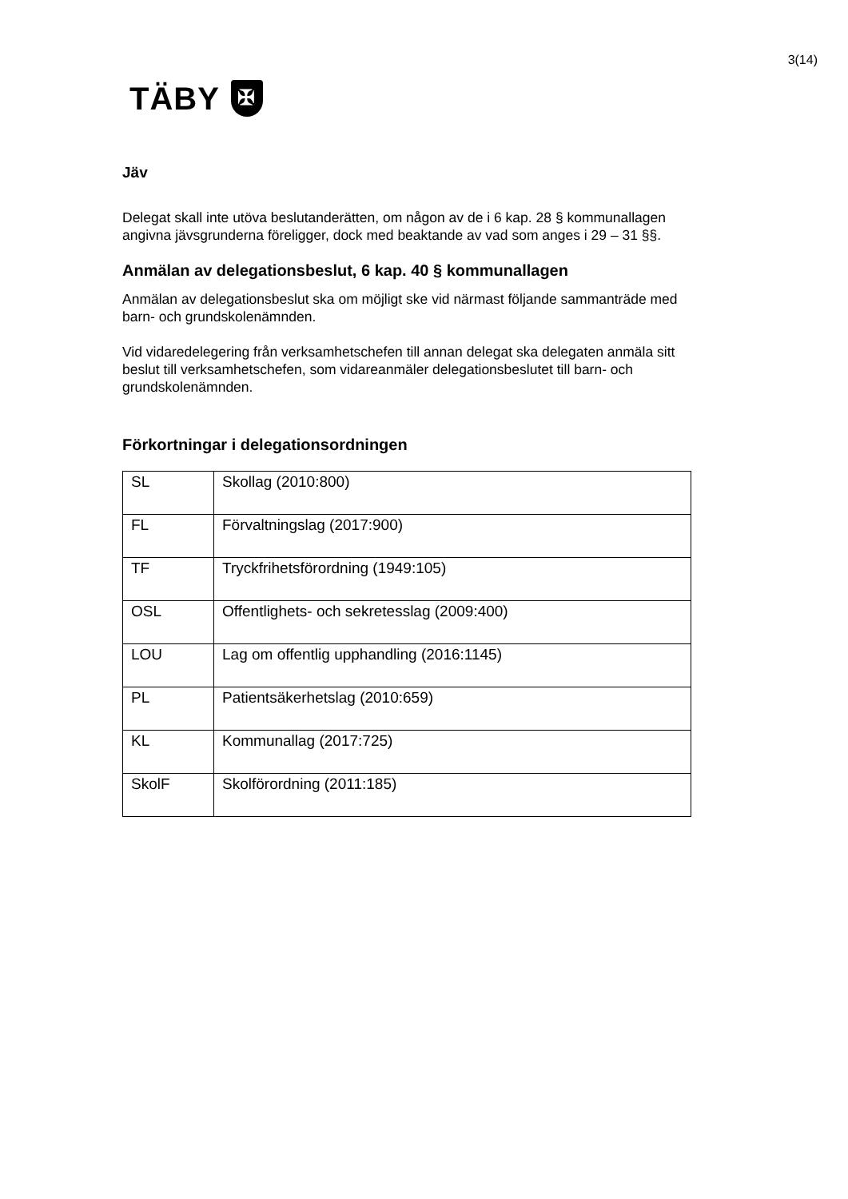3(14)
TÄBY
✠
Jäv
Delegat skall inte utöva beslutanderätten, om någon av de i 6 kap. 28 § kommunallagen angivna jävsgrunderna föreligger, dock med beaktande av vad som anges i 29 – 31 §§.
Anmälan av delegationsbeslut, 6 kap. 40 § kommunallagen
Anmälan av delegationsbeslut ska om möjligt ske vid närmast följande sammanträde med barn- och grundskolenämnden.
Vid vidaredelegering från verksamhetschefen till annan delegat ska delegaten anmäla sitt beslut till verksamhetschefen, som vidareanmäler delegationsbeslutet till barn- och grundskolenämnden.
Förkortningar i delegationsordningen
| SL | Skollag (2010:800) |
| FL | Förvaltningslag (2017:900) |
| TF | Tryckfrihetsförordning (1949:105) |
| OSL | Offentlighets- och sekretesslag (2009:400) |
| LOU | Lag om offentlig upphandling (2016:1145) |
| PL | Patientsäkerhetslag (2010:659) |
| KL | Kommunallag (2017:725) |
| SkolF | Skolförordning (2011:185) |